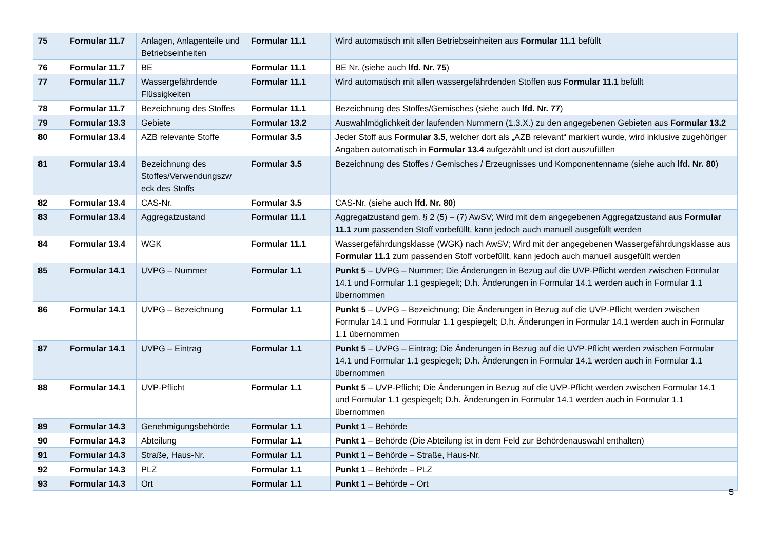| 75 | Formular 11.7 | Anlagen, Anlagenteile und Betriebseinheiten | Formular 11.1 | Wird automatisch mit allen Betriebseinheiten aus Formular 11.1 befüllt |
| 76 | Formular 11.7 | BE | Formular 11.1 | BE Nr. (siehe auch lfd. Nr. 75 ) |
| 77 | Formular 11.7 | Wassergefährdende Flüssigkeiten | Formular 11.1 | Wird automatisch mit allen wassergefährdenden Stoffen aus Formular 11.1 befüllt |
| 78 | Formular 11.7 | Bezeichnung des Stoffes | Formular 11.1 | Bezeichnung des Stoffes/Gemisches (siehe auch lfd. Nr. 77 ) |
| 79 | Formular 13.3 | Gebiete | Formular 13.2 | Auswahlmöglichkeit der laufenden Nummern (1.3.X.) zu den angegebenen Gebieten aus Formular 13.2 |
| 80 | Formular 13.4 | AZB relevante Stoffe | Formular 3.5 | Jeder Stoff aus Formular 3.5 , welcher dort als „AZB relevant“ markiert wurde, wird inklusive zugehöriger Angaben automatisch in Formular 13.4 aufgezählt und ist dort auszufüllen |
| 81 | Formular 13.4 | Bezeichnung des Stoffes/Verwendungszw eck des Stoffs | Formular 3.5 | Bezeichnung des Stoffes / Gemisches / Erzeugnisses und Komponentenname (siehe auch lfd. Nr. 80 ) |
| 82 | Formular 13.4 | CAS-Nr. | Formular 3.5 | CAS-Nr. (siehe auch lfd. Nr. 80 ) |
| 83 | Formular 13.4 | Aggregatzustand | Formular 11.1 | Aggregatzustand gem. § 2 (5) – (7) AwSV; Wird mit dem angegebenen Aggregatzustand aus Formular 11.1 zum passenden Stoff vorbefüllt, kann jedoch auch manuell ausgefüllt werden |
| 84 | Formular 13.4 | WGK | Formular 11.1 | Wassergefährdungsklasse (WGK) nach AwSV; Wird mit der angegebenen Wassergefährdungsklasse aus Formular 11.1 zum passenden Stoff vorbefüllt, kann jedoch auch manuell ausgefüllt werden |
| 85 | Formular 14.1 | UVPG – Nummer | Formular 1.1 | Punkt 5 – UVPG – Nummer; Die Änderungen in Bezug auf die UVP-Pflicht werden zwischen Formular 14.1 und Formular 1.1 gespiegelt; D.h. Änderungen in Formular 14.1 werden auch in Formular 1.1 übernommen |
| 86 | Formular 14.1 | UVPG – Bezeichnung | Formular 1.1 | Punkt 5 – UVPG – Bezeichnung; Die Änderungen in Bezug auf die UVP-Pflicht werden zwischen Formular 14.1 und Formular 1.1 gespiegelt; D.h. Änderungen in Formular 14.1 werden auch in Formular 1.1 übernommen |
| 87 | Formular 14.1 | UVPG – Eintrag | Formular 1.1 | Punkt 5 – UVPG – Eintrag; Die Änderungen in Bezug auf die UVP-Pflicht werden zwischen Formular 14.1 und Formular 1.1 gespiegelt; D.h. Änderungen in Formular 14.1 werden auch in Formular 1.1 übernommen |
| 88 | Formular 14.1 | UVP-Pflicht | Formular 1.1 | Punkt 5 – UVP-Pflicht; Die Änderungen in Bezug auf die UVP-Pflicht werden zwischen Formular 14.1 und Formular 1.1 gespiegelt; D.h. Änderungen in Formular 14.1 werden auch in Formular 1.1 übernommen |
| 89 | Formular 14.3 | Genehmigungsbehörde | Formular 1.1 | Punkt 1 – Behörde |
| 90 | Formular 14.3 | Abteilung | Formular 1.1 | Punkt 1 – Behörde (Die Abteilung ist in dem Feld zur Behördenauswahl enthalten) |
| 91 | Formular 14.3 | Straße, Haus-Nr. | Formular 1.1 | Punkt 1 – Behörde – Straße, Haus-Nr. |
| 92 | Formular 14.3 | PLZ | Formular 1.1 | Punkt 1 – Behörde – PLZ |
| 93 | Formular 14.3 | Ort | Formular 1.1 | Punkt 1 – Behörde – Ort |
5